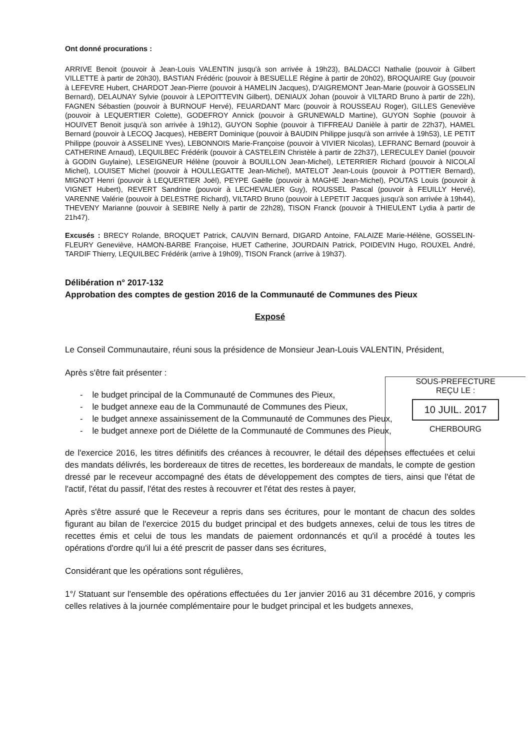Ont donné procurations :
ARRIVE Benoit (pouvoir à Jean-Louis VALENTIN jusqu'à son arrivée à 19h23), BALDACCI Nathalie (pouvoir à Gilbert VILLETTE à partir de 20h30), BASTIAN Frédéric (pouvoir à BESUELLE Régine à partir de 20h02), BROQUAIRE Guy (pouvoir à LEFEVRE Hubert, CHARDOT Jean-Pierre (pouvoir à HAMELIN Jacques), D'AIGREMONT Jean-Marie (pouvoir à GOSSELIN Bernard), DELAUNAY Sylvie (pouvoir à LEPOITTEVIN Gilbert), DENIAUX Johan (pouvoir à VILTARD Bruno à partir de 22h), FAGNEN Sébastien (pouvoir à BURNOUF Hervé), FEUARDANT Marc (pouvoir à ROUSSEAU Roger), GILLES Geneviève (pouvoir à LEQUERTIER Colette), GODEFROY Annick (pouvoir à GRUNEWALD Martine), GUYON Sophie (pouvoir à HOUIVET Benoit jusqu'à son arrivée à 19h12), GUYON Sophie (pouvoir à TIFFREAU Danièle à partir de 22h37), HAMEL Bernard (pouvoir à LECOQ Jacques), HEBERT Dominique (pouvoir à BAUDIN Philippe jusqu'à son arrivée à 19h53), LE PETIT Philippe (pouvoir à ASSELINE Yves), LEBONNOIS Marie-Françoise (pouvoir à VIVIER Nicolas), LEFRANC Bernard (pouvoir à CATHERINE Arnaud), LEQUILBEC Frédérik (pouvoir à CASTELEIN Christèle à partir de 22h37), LERECULEY Daniel (pouvoir à GODIN Guylaine), LESEIGNEUR Hélène (pouvoir à BOUILLON Jean-Michel), LETERRIER Richard (pouvoir à NICOLAÏ Michel), LOUISET Michel (pouvoir à HOULLEGATTE Jean-Michel), MATELOT Jean-Louis (pouvoir à POTTIER Bernard), MIGNOT Henri (pouvoir à LEQUERTIER Joël), PEYPE Gaëlle (pouvoir à MAGHE Jean-Michel), POUTAS Louis (pouvoir à VIGNET Hubert), REVERT Sandrine (pouvoir à LECHEVALIER Guy), ROUSSEL Pascal (pouvoir à FEUILLY Hervé), VARENNE Valérie (pouvoir à DELESTRE Richard), VILTARD Bruno (pouvoir à LEPETIT Jacques jusqu'à son arrivée à 19h44), THEVENY Marianne (pouvoir à SEBIRE Nelly à partir de 22h28), TISON Franck (pouvoir à THIEULENT Lydia à partir de 21h47).
Excusés : BRECY Rolande, BROQUET Patrick, CAUVIN Bernard, DIGARD Antoine, FALAIZE Marie-Hélène, GOSSELIN-FLEURY Geneviève, HAMON-BARBE Françoise, HUET Catherine, JOURDAIN Patrick, POIDEVIN Hugo, ROUXEL André, TARDIF Thierry, LEQUILBEC Frédérik (arrive à 19h09), TISON Franck (arrive à 19h37).
Délibération n° 2017-132
Approbation des comptes de gestion 2016 de la Communauté de Communes des Pieux
Exposé
Le Conseil Communautaire, réuni sous la présidence de Monsieur Jean-Louis VALENTIN, Président,
Après s'être fait présenter :
- le budget principal de la Communauté de Communes des Pieux,
- le budget annexe eau de la Communauté de Communes des Pieux,
- le budget annexe assainissement de la Communauté de Communes des Pieux,
- le budget annexe port de Diélette de la Communauté de Communes des Pieux,
de l'exercice 2016, les titres définitifs des créances à recouvrer, le détail des dépenses effectuées et celui des mandats délivrés, les bordereaux de titres de recettes, les bordereaux de mandats, le compte de gestion dressé par le receveur accompagné des états de développement des comptes de tiers, ainsi que l'état de l'actif, l'état du passif, l'état des restes à recouvrer et l'état des restes à payer,
Après s'être assuré que le Receveur a repris dans ses écritures, pour le montant de chacun des soldes figurant au bilan de l'exercice 2015 du budget principal et des budgets annexes, celui de tous les titres de recettes émis et celui de tous les mandats de paiement ordonnancés et qu'il a procédé à toutes les opérations d'ordre qu'il lui a été prescrit de passer dans ses écritures,
Considérant que les opérations sont régulières,
1°/ Statuant sur l'ensemble des opérations effectuées du 1er janvier 2016 au 31 décembre 2016, y compris celles relatives à la journée complémentaire pour le budget principal et les budgets annexes,
SOUS-PREFECTURE
REÇU LE :
10 JUIL. 2017
CHERBOURG